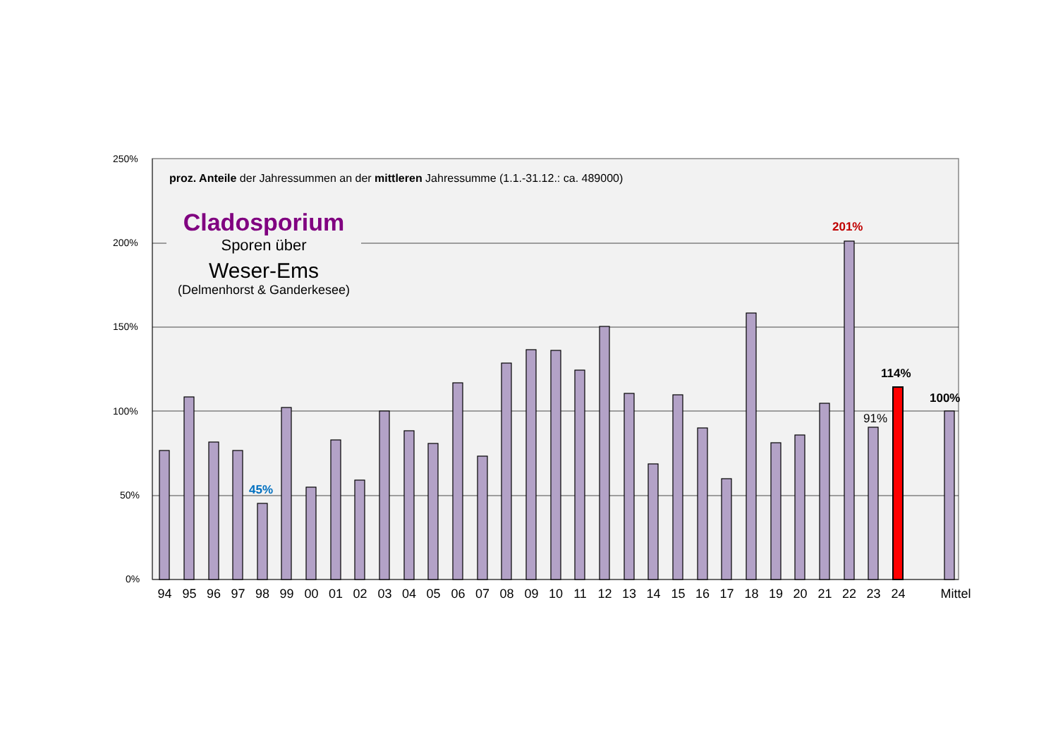250%
200%
150%
100%
50%
0%
proz. Anteile der Jahressummen an der mittleren Jahressumme (1.1.-31.12.: ca. 489000)
Cladosporium
Sporen über
Weser-Ems
(Delmenhorst & Ganderkesee)
45%
201%
91%
114%
100%
94 95 96 97 98 99 00 01 02 03 04 05 06 07 08 09 10 11 12 13 14 15 16 17 18 19 20 21 22 23 24 Mittel